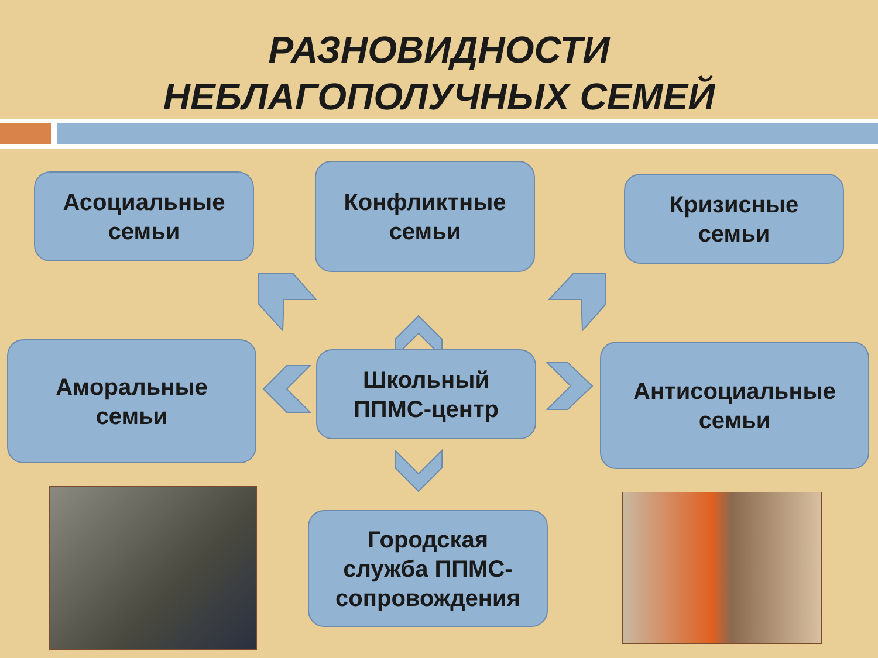РАЗНОВИДНОСТИ
НЕБЛАГОПОЛУЧНЫХ СЕМЕЙ
Асоциальные
семьи
Конфликтные
семьи
Кризисные
семьи
Аморальные
семьи
Школьный
ППМС-центр
Антисоциальные
семьи
Городская
служба ППМС-
сопровождения